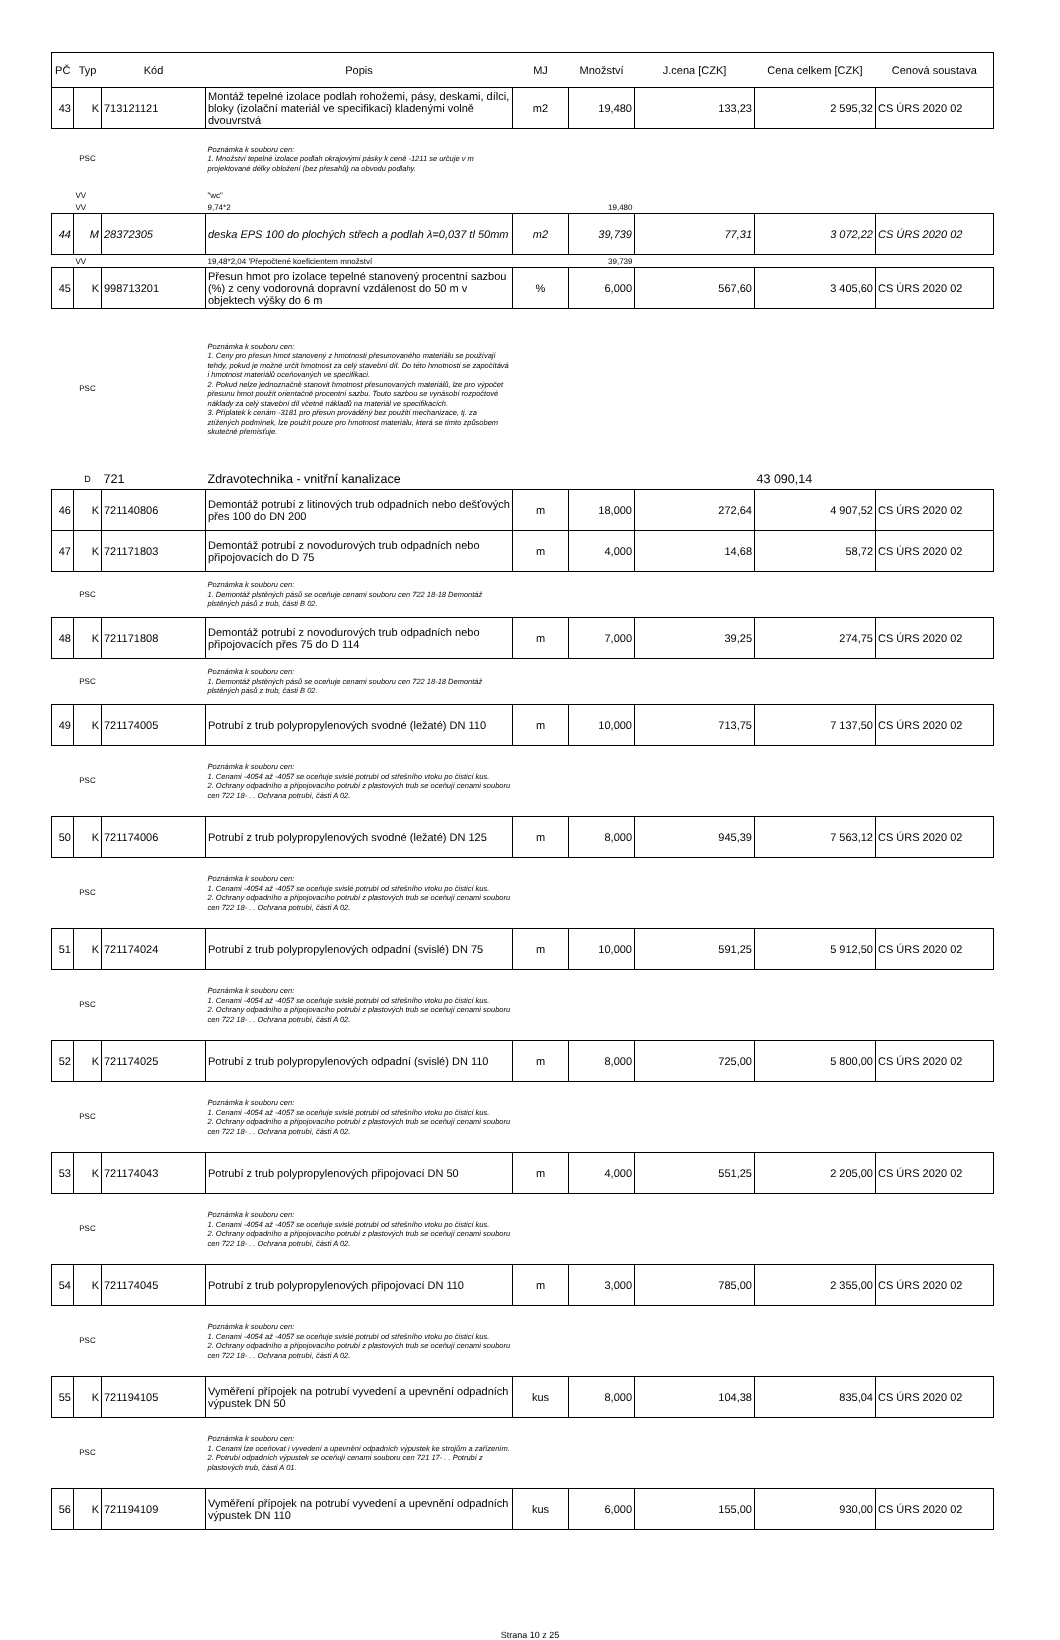| PČ | Typ | Kód | Popis | MJ | Množství | J.cena [CZK] | Cena celkem [CZK] | Cenová soustava |
| --- | --- | --- | --- | --- | --- | --- | --- | --- |
| 43 | K | 713121121 | Montáž tepelné izolace podlah rohožemi, pásy, deskami, dílci, bloky (izolační materiál ve specifikaci) kladenými volně dvouvrstvá | m2 | 19,480 | 133,23 | 2 595,32 | CS ÚRS 2020 02 |
| | PSC | | Poznámka k souboru cen: 1. Množství tepelné izolace podlah okrajovými pásky k ceně -1211 se určuje v m projektované délky obložení (bez přesahů) na obvodu podlahy. | | | | | |
| | VV | | "wc" | | | | | |
| | VV | | 9,74*2 | | 19,480 | | | |
| 44 | M | 28372305 | deska EPS 100 do plochých střech a podlah λ=0,037 tl 50mm | m2 | 39,739 | 77,31 | 3 072,22 | CS ÚRS 2020 02 |
| | VV | | 19,48*2,04 'Přepočtené koeficientem množství | | 39,739 | | | |
| 45 | K | 998713201 | Přesun hmot pro izolace tepelné stanovený procentní sazbou (%) z ceny vodorovná dopravní vzdálenost do 50 m v objektech výšky do 6 m | % | 6,000 | 567,60 | 3 405,60 | CS ÚRS 2020 02 |
| | PSC | | Poznámka k souboru cen: 1. Ceny pro přesun hmot stanovený z hmotnosti přesunovaného materiálu se používají tehdy, pokud je možné určit hmotnost za celý stavební díl. Do této hmotnosti se započítává i hmotnost materiálů oceňovaných ve specifikaci. 2. Pokud nelze jednoznačně stanovit hmotnost přesunovaných materiálů, lze pro výpočet přesunu hmot použít orientačně procentní sazbu. Touto sazbou se vynásobí rozpočtové náklady za celý stavební díl včetně nákladů na materiál ve specifikacích. 3. Příplatek k cenám -3181 pro přesun prováděný bez použití mechanizace, tj. za ztížených podmínek, lze použít pouze pro hmotnost materiálu, která se tímto způsobem skutečně přemísťuje. | | | | | |
| | D | 721 | Zdravotechnika - vnitřní kanalizace | | | | 43 090,14 | |
| 46 | K | 721140806 | Demontáž potrubí z litinových trub odpadních nebo dešťových přes 100 do DN 200 | m | 18,000 | 272,64 | 4 907,52 | CS ÚRS 2020 02 |
| 47 | K | 721171803 | Demontáž potrubí z novodurových trub odpadních nebo připojovacích do D 75 | m | 4,000 | 14,68 | 58,72 | CS ÚRS 2020 02 |
| | PSC | | Poznámka k souboru cen: 1. Demontáž plstěných pásů se oceňuje cenami souboru cen 722 18-18 Demontáž plstěných pásů z trub, části B 02. | | | | | |
| 48 | K | 721171808 | Demontáž potrubí z novodurových trub odpadních nebo připojovacích přes 75 do D 114 | m | 7,000 | 39,25 | 274,75 | CS ÚRS 2020 02 |
| | PSC | | Poznámka k souboru cen: 1. Demontáž plstěných pásů se oceňuje cenami souboru cen 722 18-18 Demontáž plstěných pásů z trub, části B 02. | | | | | |
| 49 | K | 721174005 | Potrubí z trub polypropylenových svodné (ležaté) DN 110 | m | 10,000 | 713,75 | 7 137,50 | CS ÚRS 2020 02 |
| | PSC | | Poznámka k souboru cen: 1. Cenami -4054 až -4057 se oceňuje svislé potrubí od střešního vtoku po čisticí kus. 2. Ochrany odpadního a připojovacího potrubí z plastových trub se oceňují cenami souboru cen 722 18- . . Ochrana potrubí, části A 02. | | | | | |
| 50 | K | 721174006 | Potrubí z trub polypropylenových svodné (ležaté) DN 125 | m | 8,000 | 945,39 | 7 563,12 | CS ÚRS 2020 02 |
| | PSC | | Poznámka k souboru cen: 1. Cenami -4054 až -4057 se oceňuje svislé potrubí od střešního vtoku po čisticí kus. 2. Ochrany odpadního a připojovacího potrubí z plastových trub se oceňují cenami souboru cen 722 18- . . Ochrana potrubí, části A 02. | | | | | |
| 51 | K | 721174024 | Potrubí z trub polypropylenových odpadní (svislé) DN 75 | m | 10,000 | 591,25 | 5 912,50 | CS ÚRS 2020 02 |
| | PSC | | Poznámka k souboru cen: 1. Cenami -4054 až -4057 se oceňuje svislé potrubí od střešního vtoku po čisticí kus. 2. Ochrany odpadního a připojovacího potrubí z plastových trub se oceňují cenami souboru cen 722 18- . . Ochrana potrubí, části A 02. | | | | | |
| 52 | K | 721174025 | Potrubí z trub polypropylenových odpadní (svislé) DN 110 | m | 8,000 | 725,00 | 5 800,00 | CS ÚRS 2020 02 |
| | PSC | | Poznámka k souboru cen: 1. Cenami -4054 až -4057 se oceňuje svislé potrubí od střešního vtoku po čisticí kus. 2. Ochrany odpadního a připojovacího potrubí z plastových trub se oceňují cenami souboru cen 722 18- . . Ochrana potrubí, části A 02. | | | | | |
| 53 | K | 721174043 | Potrubí z trub polypropylenových připojovací DN 50 | m | 4,000 | 551,25 | 2 205,00 | CS ÚRS 2020 02 |
| | PSC | | Poznámka k souboru cen: 1. Cenami -4054 až -4057 se oceňuje svislé potrubí od střešního vtoku po čisticí kus. 2. Ochrany odpadního a připojovacího potrubí z plastových trub se oceňují cenami souboru cen 722 18- . . Ochrana potrubí, části A 02. | | | | | |
| 54 | K | 721174045 | Potrubí z trub polypropylenových připojovací DN 110 | m | 3,000 | 785,00 | 2 355,00 | CS ÚRS 2020 02 |
| | PSC | | Poznámka k souboru cen: 1. Cenami -4054 až -4057 se oceňuje svislé potrubí od střešního vtoku po čisticí kus. 2. Ochrany odpadního a připojovacího potrubí z plastových trub se oceňují cenami souboru cen 722 18- . . Ochrana potrubí, části A 02. | | | | | |
| 55 | K | 721194105 | Vyměření přípojek na potrubí vyvedení a upevnění odpadních výpustek DN 50 | kus | 8,000 | 104,38 | 835,04 | CS ÚRS 2020 02 |
| | PSC | | Poznámka k souboru cen: 1. Cenami lze oceňovat i vyvedení a upevnění odpadních výpustek ke strojům a zařízením. 2. Potrubí odpadních výpustek se oceňují cenami souboru cen 721 17- . . Potrubí z plastových trub, části A 01. | | | | | |
| 56 | K | 721194109 | Vyměření přípojek na potrubí vyvedení a upevnění odpadních výpustek DN 110 | kus | 6,000 | 155,00 | 930,00 | CS ÚRS 2020 02 |
Strana 10 z 25